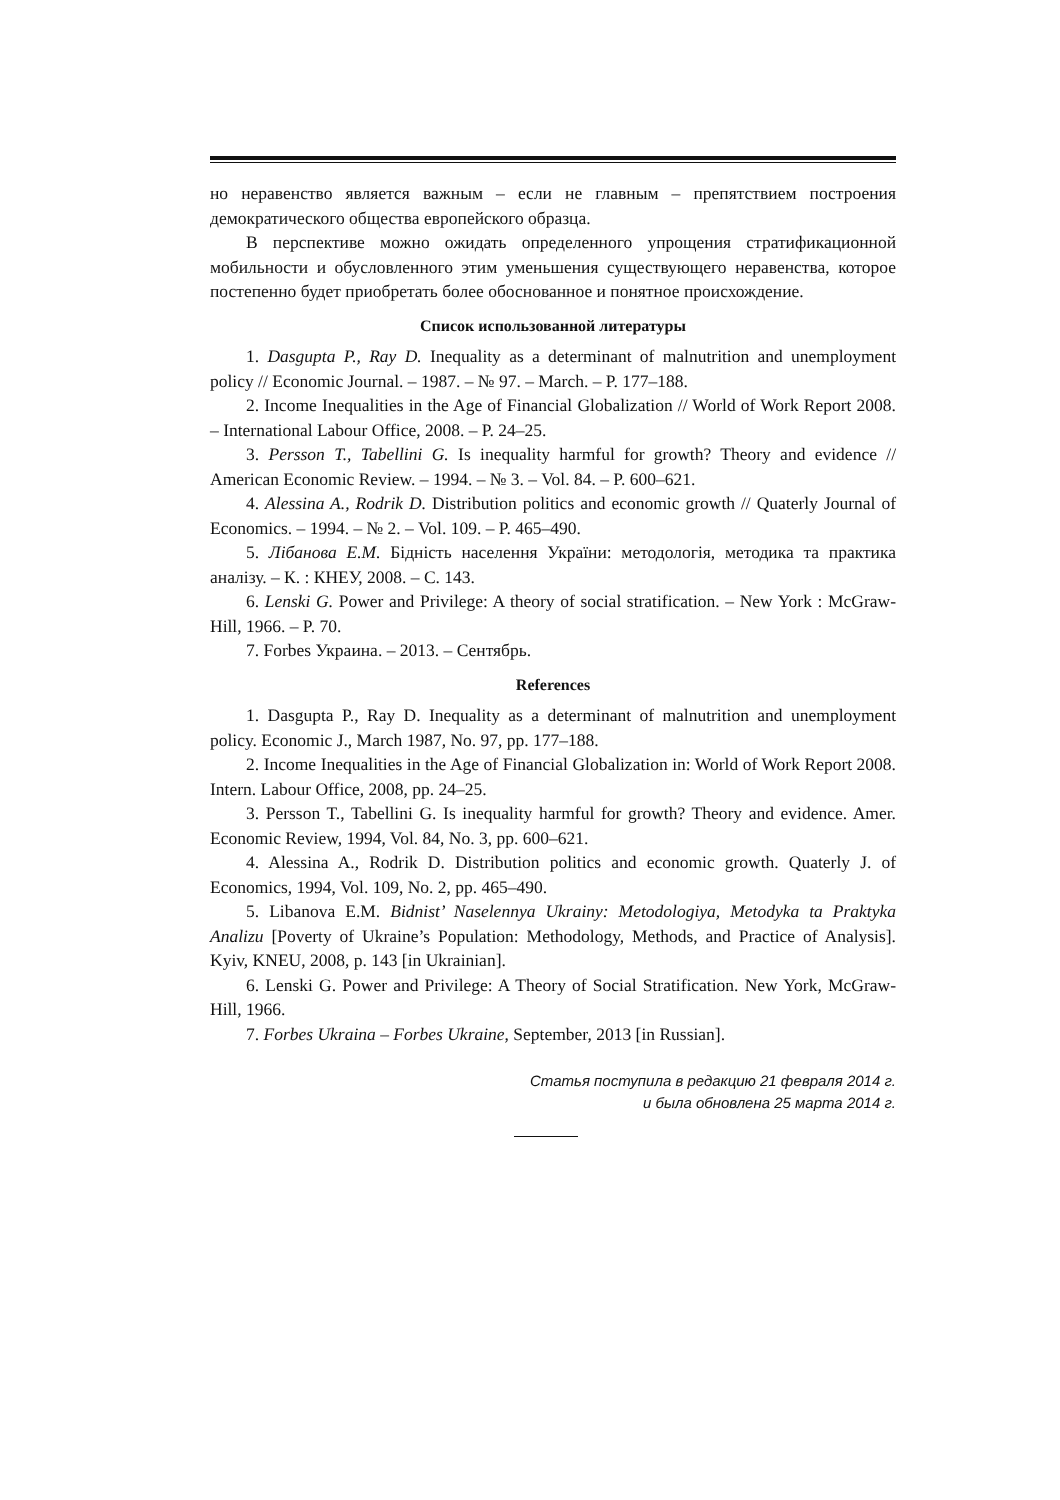но неравенство является важным – если не главным – препятствием построения демократического общества европейского образца.
В перспективе можно ожидать определенного упрощения стратификационной мобильности и обусловленного этим уменьшения существующего неравенства, которое постепенно будет приобретать более обоснованное и понятное происхождение.
Список использованной литературы
1. Dasgupta P., Ray D. Inequality as a determinant of malnutrition and unemployment policy // Economic Journal. – 1987. – № 97. – March. – P. 177–188.
2. Income Inequalities in the Age of Financial Globalization // World of Work Report 2008. – International Labour Office, 2008. – P. 24–25.
3. Persson T., Tabellini G. Is inequality harmful for growth? Theory and evidence // American Economic Review. – 1994. – № 3. – Vol. 84. – P. 600–621.
4. Alessina A., Rodrik D. Distribution politics and economic growth // Quaterly Journal of Economics. – 1994. – № 2. – Vol. 109. – P. 465–490.
5. Лібанова Е.М. Бідність населення України: методологія, методика та практика аналізу. – К. : КНЕУ, 2008. – С. 143.
6. Lenski G. Power and Privilege: A theory of social stratification. – New York : McGraw-Hill, 1966. – P. 70.
7. Forbes Украина. – 2013. – Сентябрь.
References
1. Dasgupta P., Ray D. Inequality as a determinant of malnutrition and unemployment policy. Economic J., March 1987, No. 97, pp. 177–188.
2. Income Inequalities in the Age of Financial Globalization in: World of Work Report 2008. Intern. Labour Office, 2008, pp. 24–25.
3. Persson T., Tabellini G. Is inequality harmful for growth? Theory and evidence. Amer. Economic Review, 1994, Vol. 84, No. 3, pp. 600–621.
4. Alessina A., Rodrik D. Distribution politics and economic growth. Quaterly J. of Economics, 1994, Vol. 109, No. 2, pp. 465–490.
5. Libanova E.M. Bidnist’ Naselennya Ukrainy: Metodologiya, Metodyka ta Praktyka Analizu [Poverty of Ukraine’s Population: Methodology, Methods, and Practice of Analysis]. Kyiv, KNEU, 2008, p. 143 [in Ukrainian].
6. Lenski G. Power and Privilege: A Theory of Social Stratification. New York, McGraw-Hill, 1966.
7. Forbes Ukraina – Forbes Ukraine, September, 2013 [in Russian].
Статья поступила в редакцию 21 февраля 2014 г.
и была обновлена 25 марта 2014 г.